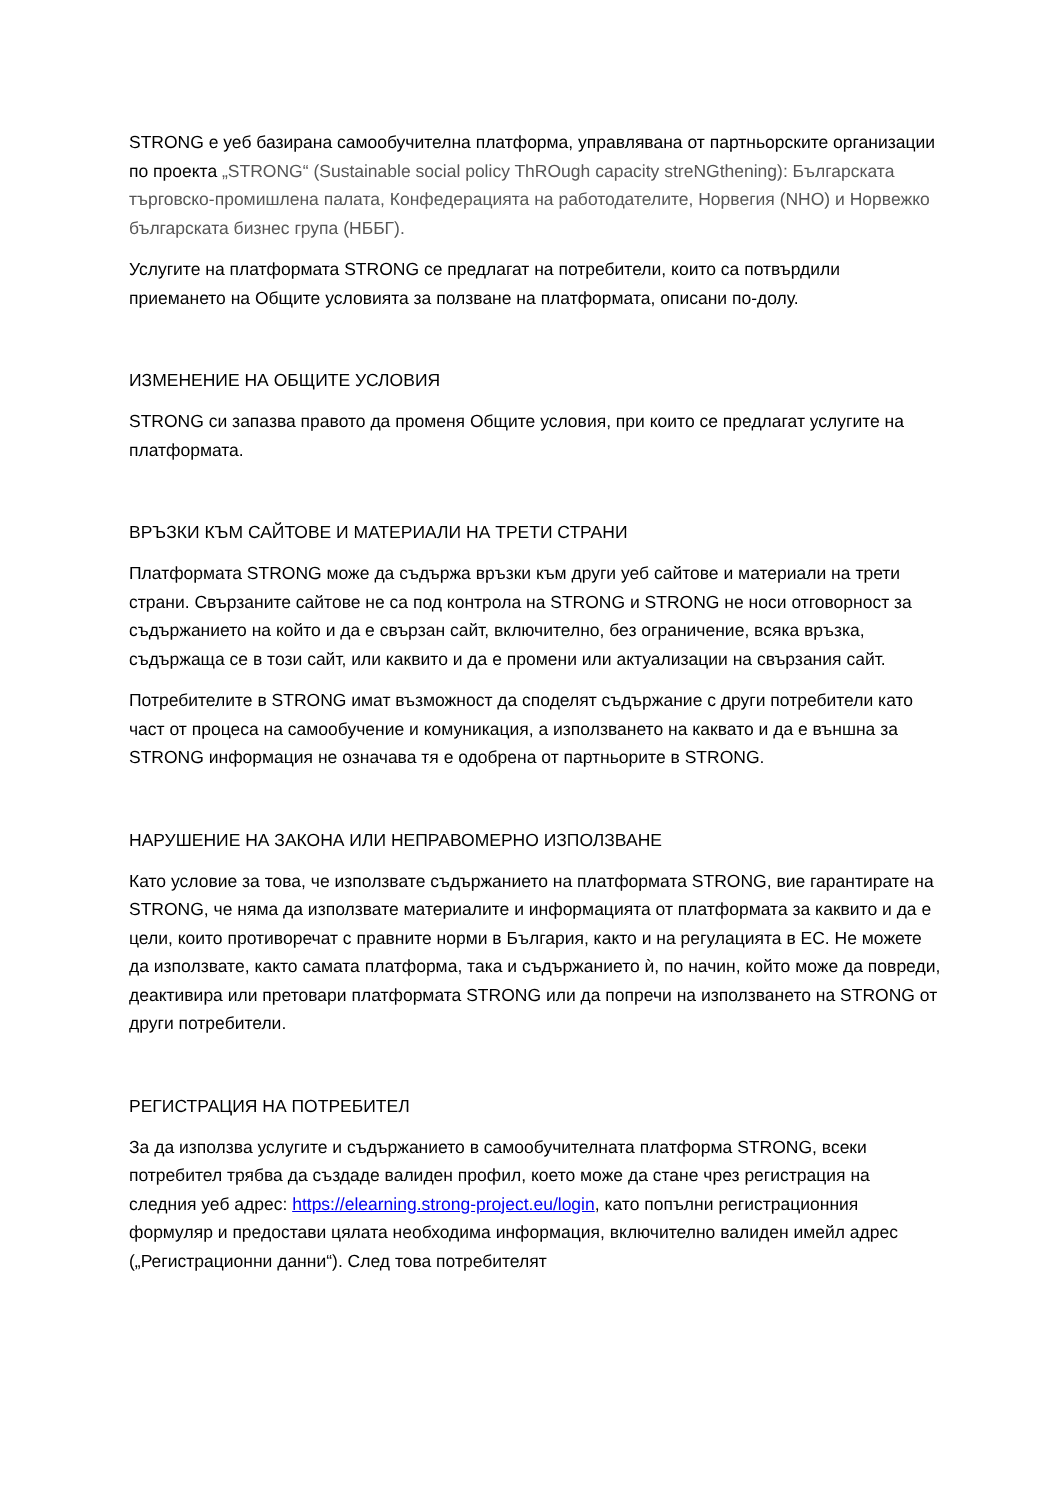STRONG е уеб базирана самообучителна платформа, управлявана от партньорските организации по проекта „STRONG“ (Sustainable social policy ThROugh capacity streNGthening): Българската търговско-промишлена палата, Конфедерацията на работодателите, Норвегия (NHO) и Норвежко българската бизнес група (НББГ).
Услугите на платформата STRONG се предлагат на потребители, които са потвърдили приемането на Общите условията за ползване на платформата, описани по-долу.
ИЗМЕНЕНИЕ НА ОБЩИТЕ УСЛОВИЯ
STRONG си запазва правото да променя Общите условия, при които се предлагат услугите на платформата.
ВРЪЗКИ КЪМ САЙТОВЕ И МАТЕРИАЛИ НА ТРЕТИ СТРАНИ
Платформата STRONG може да съдържа връзки към други уеб сайтове и материали на трети страни. Свързаните сайтове не са под контрола на STRONG и STRONG не носи отговорност за съдържанието на който и да е свързан сайт, включително, без ограничение, всяка връзка, съдържаща се в този сайт, или каквито и да е промени или актуализации на свързания сайт.
Потребителите в STRONG имат възможност да споделят съдържание с други потребители като част от процеса на самообучение и комуникация, а използването на каквато и да е външна за STRONG информация не означава тя е одобрена от партньорите в STRONG.
НАРУШЕНИЕ НА ЗАКОНА ИЛИ НЕПРАВОМЕРНО ИЗПОЛЗВАНЕ
Като условие за това, че използвате съдържанието на платформата STRONG, вие гарантирате на STRONG, че няма да използвате материалите и информацията от платформата за каквито и да е цели, които противоречат с правните норми в България, както и на регулацията в ЕС. Не можете да използвате, както самата платформа, така и съдържанието ѝ, по начин, който може да повреди, деактивира или претовари платформата STRONG или да попречи на използването на STRONG от други потребители.
РЕГИСТРАЦИЯ НА ПОТРЕБИТЕЛ
За да използва услугите и съдържанието в самообучителната платформа STRONG, всеки потребител трябва да създаде валиден профил, което може да стане чрез регистрация на следния уеб адрес: https://elearning.strong-project.eu/login, като попълни регистрационния формуляр и предостави цялата необходима информация, включително валиден имейл адрес („Регистрационни данни“). След това потребителят